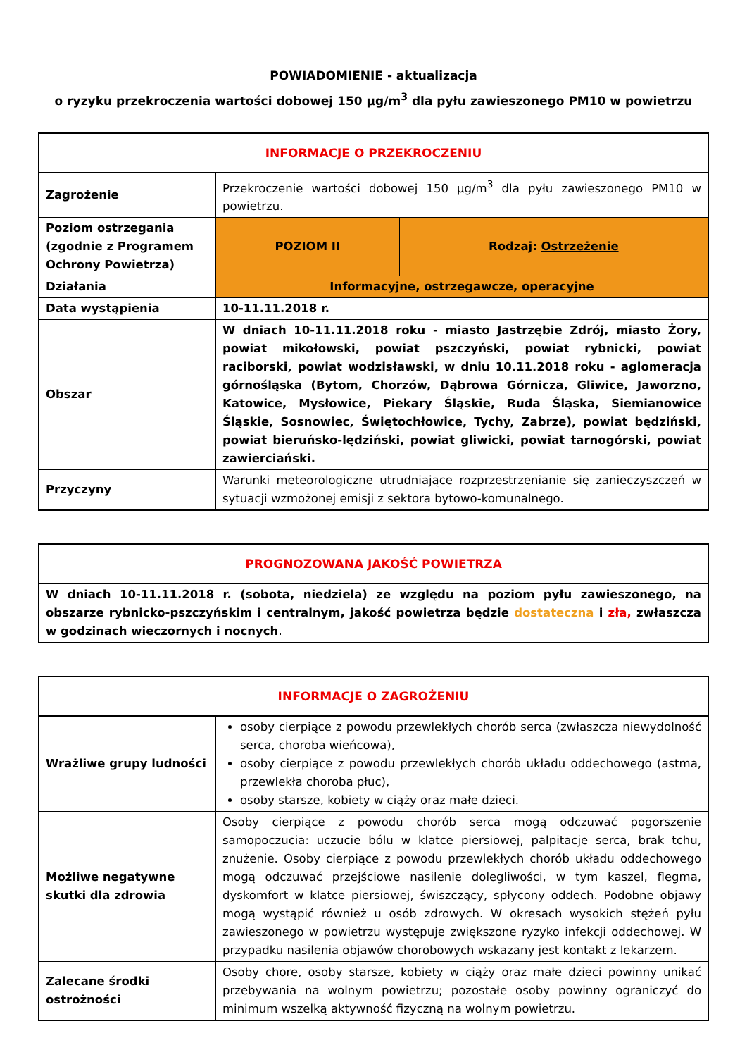POWIADOMIENIE - aktualizacja
o ryzyku przekroczenia wartości dobowej 150 µg/m<sup>3</sup> dla pyłu zawieszonego PM10 w powietrzu
| INFORMACJE O PRZEKROCZENIU | | |
| --- | --- | --- |
| Zagrożenie | Przekroczenie wartości dobowej 150 µg/m<sup>3</sup> dla pyłu zawieszonego PM10 w powietrzu. | |
| Poziom ostrzegania (zgodnie z Programem Ochrony Powietrza) | POZIOM II | Rodzaj: Ostrzeżenie |
| Działania | Informacyjne, ostrzegawcze, operacyjne | |
| Data wystąpienia | 10-11.11.2018 r. | |
| Obszar | W dniach 10-11.11.2018 roku - miasto Jastrzębie Zdrój, miasto Żory, powiat mikołowski, powiat pszczyński, powiat rybnicki, powiat raciborski, powiat wodzisławski, w dniu 10.11.2018 roku - aglomeracja górnośląska (Bytom, Chorzów, Dąbrowa Górnicza, Gliwice, Jaworzno, Katowice, Mysłowice, Piekary Śląskie, Ruda Śląska, Siemianowice Śląskie, Sosnowiec, Świętochłowice, Tychy, Zabrze), powiat będziński, powiat bieruńsko-lędziński, powiat gliwicki, powiat tarnogórski, powiat zawierciański. | |
| Przyczyny | Warunki meteorologiczne utrudniające rozprzestrzenianie się zanieczyszczeń w sytuacji wzmożonej emisji z sektora bytowo-komunalnego. | |
| PROGNOZOWANA JAKOŚĆ POWIETRZA |
| --- |
| W dniach 10-11.11.2018 r. (sobota, niedziela) ze względu na poziom pyłu zawieszonego, na obszarze rybnicko-pszczyńskim i centralnym, jakość powietrza będzie dostateczna i zła, zwłaszcza w godzinach wieczornych i nocnych . |
| INFORMACJE O ZAGROŻENIU | |
| --- | --- |
| Wrażliwe grupy ludności | osoby cierpiące z powodu przewlekłych chorób serca (zwłaszcza niewydolność serca, choroba wieńcowa), osoby cierpiące z powodu przewlekłych chorób układu oddechowego (astma, przewlekła choroba płuc), osoby starsze, kobiety w ciąży oraz małe dzieci. |
| Możliwe negatywne skutki dla zdrowia | Osoby cierpiące z powodu chorób serca mogą odczuwać pogorszenie samopoczucia: uczucie bólu w klatce piersiowej, palpitacje serca, brak tchu, znużenie. Osoby cierpiące z powodu przewlekłych chorób układu oddechowego mogą odczuwać przejściowe nasilenie dolegliwości, w tym kaszel, flegma, dyskomfort w klatce piersiowej, świszczący, spłycony oddech. Podobne objawy mogą wystąpić również u osób zdrowych. W okresach wysokich stężeń pyłu zawieszonego w powietrzu występuje zwiększone ryzyko infekcji oddechowej. W przypadku nasilenia objawów chorobowych wskazany jest kontakt z lekarzem. |
| Zalecane środki ostrożności | Osoby chore, osoby starsze, kobiety w ciąży oraz małe dzieci powinny unikać przebywania na wolnym powietrzu; pozostałe osoby powinny ograniczyć do minimum wszelką aktywność fizyczną na wolnym powietrzu. |